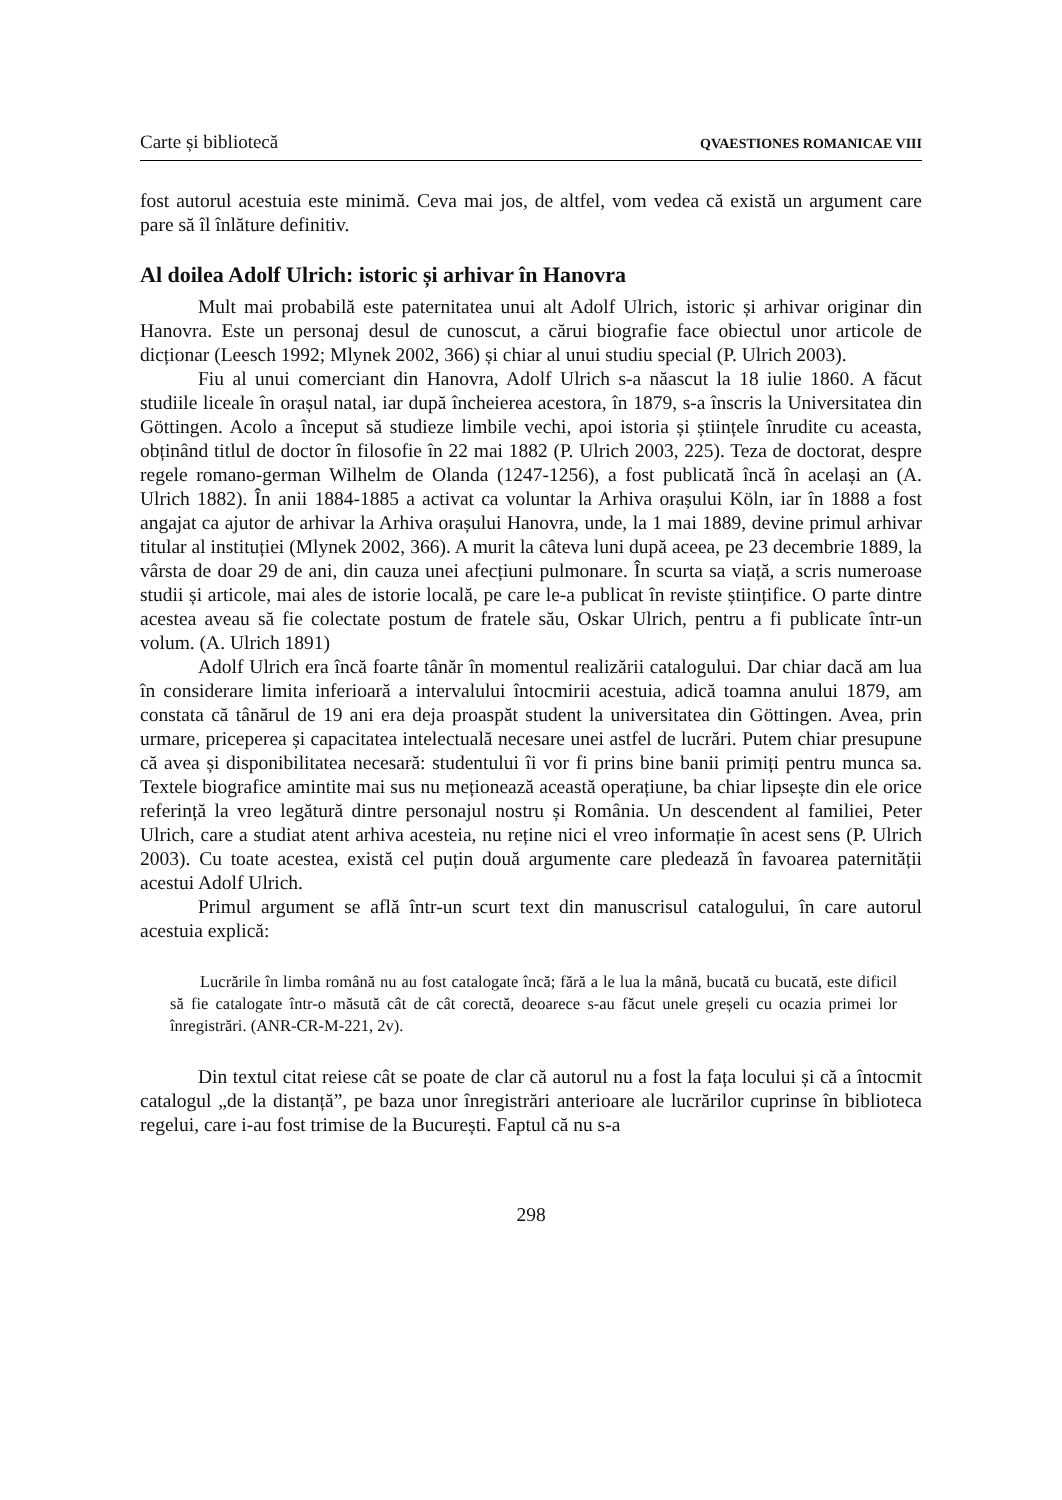Carte și bibliotecă QVAESTIONES ROMANICAE VIII
fost autorul acestuia este minimă. Ceva mai jos, de altfel, vom vedea că există un argument care pare să îl înlăture definitiv.
Al doilea Adolf Ulrich: istoric și arhivar în Hanovra
Mult mai probabilă este paternitatea unui alt Adolf Ulrich, istoric și arhivar originar din Hanovra. Este un personaj desul de cunoscut, a cărui biografie face obiectul unor articole de dicționar (Leesch 1992; Mlynek 2002, 366) și chiar al unui studiu special (P. Ulrich 2003).
Fiu al unui comerciant din Hanovra, Adolf Ulrich s-a năascut la 18 iulie 1860. A făcut studiile liceale în orașul natal, iar după încheierea acestora, în 1879, s-a înscris la Universitatea din Göttingen. Acolo a început să studieze limbile vechi, apoi istoria și științele înrudite cu aceasta, obținând titlul de doctor în filosofie în 22 mai 1882 (P. Ulrich 2003, 225). Teza de doctorat, despre regele romano-german Wilhelm de Olanda (1247-1256), a fost publicată încă în același an (A. Ulrich 1882). În anii 1884-1885 a activat ca voluntar la Arhiva orașului Köln, iar în 1888 a fost angajat ca ajutor de arhivar la Arhiva orașului Hanovra, unde, la 1 mai 1889, devine primul arhivar titular al instituției (Mlynek 2002, 366). A murit la câteva luni după aceea, pe 23 decembrie 1889, la vârsta de doar 29 de ani, din cauza unei afecțiuni pulmonare. În scurta sa viață, a scris numeroase studii și articole, mai ales de istorie locală, pe care le-a publicat în reviste științifice. O parte dintre acestea aveau să fie colectate postum de fratele său, Oskar Ulrich, pentru a fi publicate într-un volum. (A. Ulrich 1891)
Adolf Ulrich era încă foarte tânăr în momentul realizării catalogului. Dar chiar dacă am lua în considerare limita inferioară a intervalului întocmirii acestuia, adică toamna anului 1879, am constata că tânărul de 19 ani era deja proaspăt student la universitatea din Göttingen. Avea, prin urmare, priceperea și capacitatea intelectuală necesare unei astfel de lucrări. Putem chiar presupune că avea și disponibilitatea necesară: studentului îi vor fi prins bine banii primiți pentru munca sa. Textele biografice amintite mai sus nu meționează această operațiune, ba chiar lipsește din ele orice referință la vreo legătură dintre personajul nostru și România. Un descendent al familiei, Peter Ulrich, care a studiat atent arhiva acesteia, nu reține nici el vreo informație în acest sens (P. Ulrich 2003). Cu toate acestea, există cel puțin două argumente care pledează în favoarea paternității acestui Adolf Ulrich.
Primul argument se află într-un scurt text din manuscrisul catalogului, în care autorul acestuia explică:
Lucrările în limba română nu au fost catalogate încă; fără a le lua la mână, bucată cu bucată, este dificil să fie catalogate într-o măsută cât de cât corectă, deoarece s-au făcut unele greșeli cu ocazia primei lor înregistrări. (ANR-CR-M-221, 2v).
Din textul citat reiese cât se poate de clar că autorul nu a fost la fața locului și că a întocmit catalogul „de la distanță”, pe baza unor înregistrări anterioare ale lucrărilor cuprinse în biblioteca regelui, care i-au fost trimise de la București. Faptul că nu s-a
298